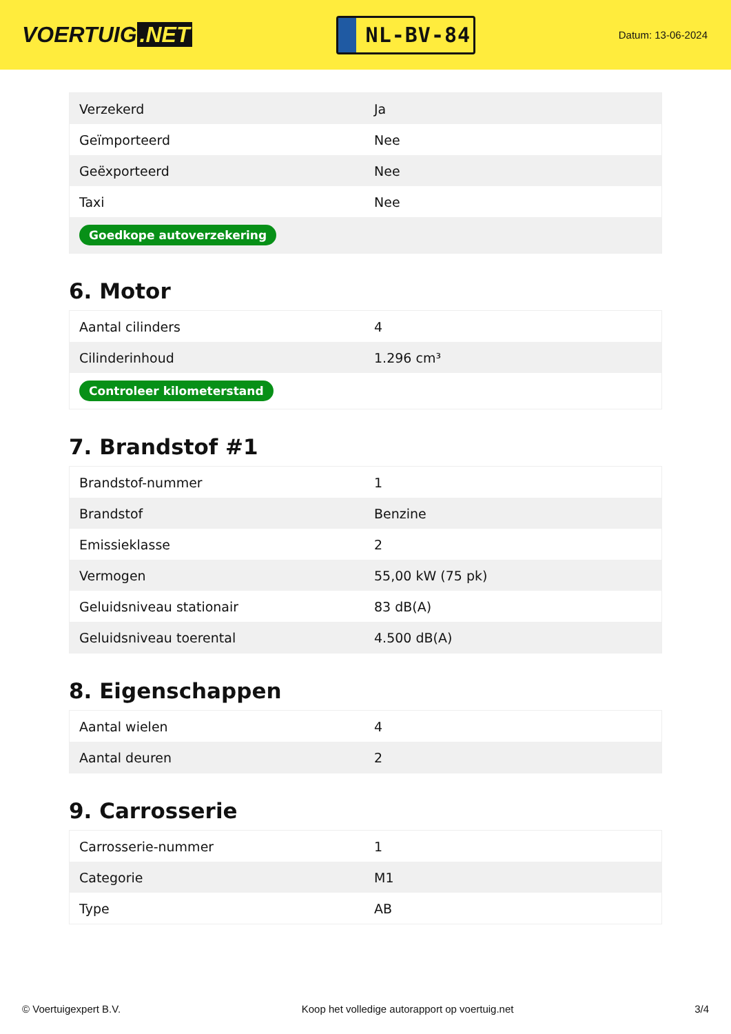VOERTUIG.NET
NL-BV-84
Datum: 13-06-2024
| Verzekerd | Ja |
| Geïmporteerd | Nee |
| Geëxporteerd | Nee |
| Taxi | Nee |
| Goedkope autoverzekering | |
6. Motor
| Aantal cilinders | 4 |
| Cilinderinhoud | 1.296 cm³ |
| Controleer kilometerstand | |
7. Brandstof #1
| Brandstof-nummer | 1 |
| Brandstof | Benzine |
| Emissieklasse | 2 |
| Vermogen | 55,00 kW (75 pk) |
| Geluidsniveau stationair | 83 dB(A) |
| Geluidsniveau toerental | 4.500 dB(A) |
8. Eigenschappen
| Aantal wielen | 4 |
| Aantal deuren | 2 |
9. Carrosserie
| Carrosserie-nummer | 1 |
| Categorie | M1 |
| Type | AB |
© Voertuigexpert B.V. Koop het volledige autorapport op voertuig.net 3/4